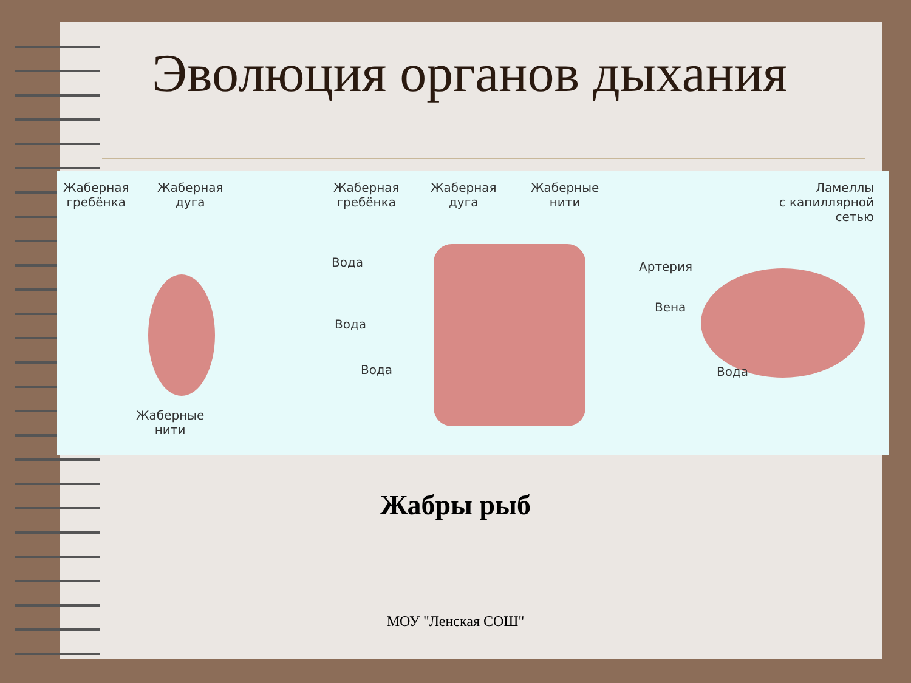Эволюция органов дыхания
Жаберная
гребёнка
Жаберная
дуга
Жаберные
нити
Жаберная
гребёнка
Жаберная
дуга
Жаберные
нити
Ламеллы
с капиллярной
сетью
Вода
Вода
Вода
Артерия
Вена
Вода
Жабры рыб
МОУ "Ленская СОШ"